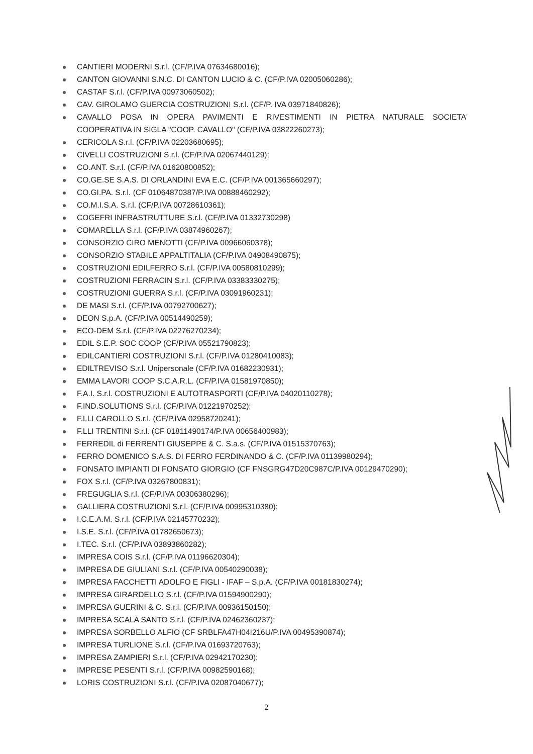CANTIERI MODERNI S.r.l. (CF/P.IVA 07634680016);
CANTON GIOVANNI S.N.C. DI CANTON LUCIO & C. (CF/P.IVA 02005060286);
CASTAF S.r.l. (CF/P.IVA 00973060502);
CAV. GIROLAMO GUERCIA COSTRUZIONI S.r.l. (CF/P. IVA 03971840826);
CAVALLO POSA IN OPERA PAVIMENTI E RIVESTIMENTI IN PIETRA NATURALE SOCIETA'
COOPERATIVA IN SIGLA "COOP. CAVALLO" (CF/P.IVA 03822260273);
CERICOLA S.r.l. (CF/P.IVA 02203680695);
CIVELLI COSTRUZIONI S.r.l. (CF/P.IVA 02067440129);
CO.ANT. S.r.l. (CF/P.IVA 01620800852);
CO.GE.SE S.A.S. DI ORLANDINI EVA E.C. (CF/P.IVA 001365660297);
CO.GI.PA. S.r.l. (CF 01064870387/P.IVA 00888460292);
CO.M.I.S.A. S.r.l. (CF/P.IVA 00728610361);
COGEFRI INFRASTRUTTURE S.r.l. (CF/P.IVA 01332730298)
COMARELLA S.r.l. (CF/P.IVA 03874960267);
CONSORZIO CIRO MENOTTI (CF/P.IVA 00966060378);
CONSORZIO STABILE APPALTITALIA (CF/P.IVA 04908490875);
COSTRUZIONI EDILFERRO S.r.l. (CF/P.IVA 00580810299);
COSTRUZIONI FERRACIN S.r.l. (CF/P.IVA 03383330275);
COSTRUZIONI GUERRA S.r.l. (CF/P.IVA 03091960231);
DE MASI S.r.l. (CF/P.IVA 00792700627);
DEON S.p.A. (CF/P.IVA 00514490259);
ECO-DEM S.r.l. (CF/P.IVA 02276270234);
EDIL S.E.P. SOC COOP (CF/P.IVA 05521790823);
EDILCANTIERI COSTRUZIONI S.r.l. (CF/P.IVA 01280410083);
EDILTREVISO S.r.l. Unipersonale (CF/P.IVA 01682230931);
EMMA LAVORI COOP S.C.A.R.L. (CF/P.IVA 01581970850);
F.A.I. S.r.l. COSTRUZIONI E AUTOTRASPORTI (CF/P.IVA 04020110278);
F.IND.SOLUTIONS S.r.l. (CF/P.IVA 01221970252);
F.LLI CAROLLO S.r.l. (CF/P.IVA 02958720241);
F.LLI TRENTINI S.r.l. (CF 01811490174/P.IVA 00656400983);
FERREDIL di FERRENTI GIUSEPPE & C. S.a.s. (CF/P.IVA 01515370763);
FERRO DOMENICO S.A.S. DI FERRO FERDINANDO & C. (CF/P.IVA 01139980294);
FONSATO IMPIANTI DI FONSATO GIORGIO (CF FNSGRG47D20C987C/P.IVA 00129470290);
FOX S.r.l. (CF/P.IVA 03267800831);
FREGUGLIA S.r.l. (CF/P.IVA 00306380296);
GALLIERA COSTRUZIONI S.r.l. (CF/P.IVA 00995310380);
I.C.E.A.M. S.r.l. (CF/P.IVA 02145770232);
I.S.E. S.r.l. (CF/P.IVA 01782650673);
I.TEC. S.r.l. (CF/P.IVA 03893860282);
IMPRESA COIS S.r.l. (CF/P.IVA 01196620304);
IMPRESA DE GIULIANI S.r.l. (CF/P.IVA 00540290038);
IMPRESA FACCHETTI ADOLFO E FIGLI - IFAF – S.p.A. (CF/P.IVA 00181830274);
IMPRESA GIRARDELLO S.r.l. (CF/P.IVA 01594900290);
IMPRESA GUERINI & C. S.r.l. (CF/P.IVA 00936150150);
IMPRESA SCALA SANTO S.r.l. (CF/P.IVA 02462360237);
IMPRESA SORBELLO ALFIO (CF SRBLFA47H04I216U/P.IVA 00495390874);
IMPRESA TURLIONE S.r.l. (CF/P.IVA 01693720763);
IMPRESA ZAMPIERI S.r.l. (CF/P.IVA 02942170230);
IMPRESE PESENTI S.r.l. (CF/P.IVA 00982590168);
LORIS COSTRUZIONI S.r.l. (CF/P.IVA 02087040677);
2